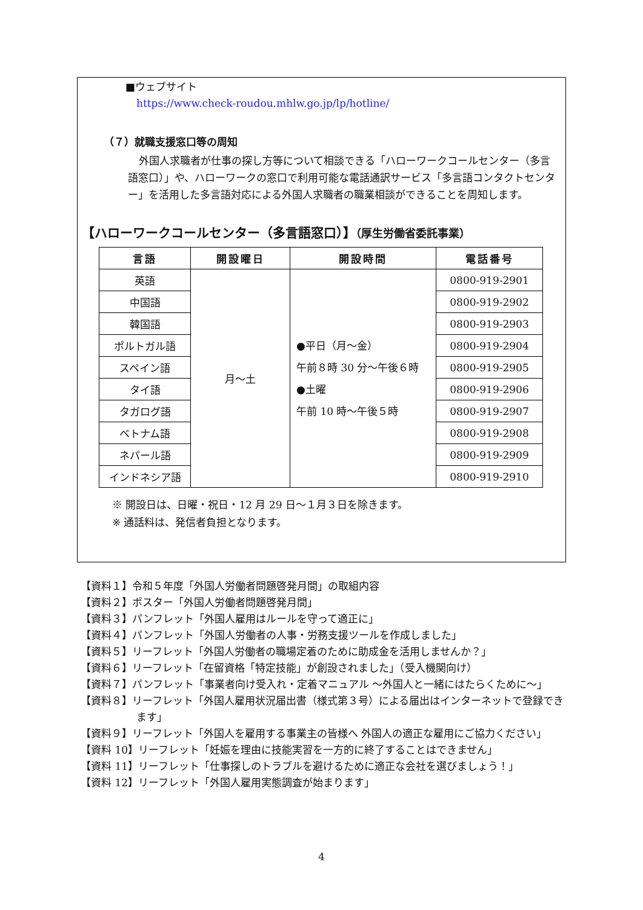■ウェブサイト
https://www.check-roudou.mhlw.go.jp/lp/hotline/
（７）就職支援窓口等の周知
外国人求職者が仕事の探し方等について相談できる「ハローワークコールセンター（多言語窓口）」や、ハローワークの窓口で利用可能な電話通訳サービス「多言語コンタクトセンター」を活用した多言語対応による外国人求職者の職業相談ができることを周知します。
【ハローワークコールセンター（多言語窓口）】（厚生労働省委託事業）
| 言語 | 開設曜日 | 開設時間 | 電話番号 |
| --- | --- | --- | --- |
| 英語 | 月～土 | ●平日（月～金） 午前８時 30 分～午後６時 ●土曜 午前 10 時～午後５時 | 0800-919-2901 |
| 中国語 | | | 0800-919-2902 |
| 韓国語 | | | 0800-919-2903 |
| ポルトガル語 | | | 0800-919-2904 |
| スペイン語 | | | 0800-919-2905 |
| タイ語 | | | 0800-919-2906 |
| タガログ語 | | | 0800-919-2907 |
| ベトナム語 | | | 0800-919-2908 |
| ネパール語 | | | 0800-919-2909 |
| インドネシア語 | | | 0800-919-2910 |
※ 開設日は、日曜・祝日・12 月 29 日～１月３日を除きます。
※ 通話料は、発信者負担となります。
【資料１】令和５年度「外国人労働者問題啓発月間」の取組内容
【資料２】ポスター「外国人労働者問題啓発月間」
【資料３】パンフレット「外国人雇用はルールを守って適正に」
【資料４】パンフレット「外国人労働者の人事・労務支援ツールを作成しました」
【資料５】リーフレット「外国人労働者の職場定着のために助成金を活用しませんか？」
【資料６】リーフレット「在留資格「特定技能」が創設されました」（受入機関向け）
【資料７】パンフレット「事業者向け受入れ・定着マニュアル ～外国人と一緒にはたらくために～」
【資料８】リーフレット「外国人雇用状況届出書（様式第３号）による届出はインターネットで登録できます」
【資料９】リーフレット「外国人を雇用する事業主の皆様へ 外国人の適正な雇用にご協力ください」
【資料 10】リーフレット「妊娠を理由に技能実習を一方的に終了することはできません」
【資料 11】リーフレット「仕事探しのトラブルを避けるために適正な会社を選びましょう！」
【資料 12】リーフレット「外国人雇用実態調査が始まります」
4